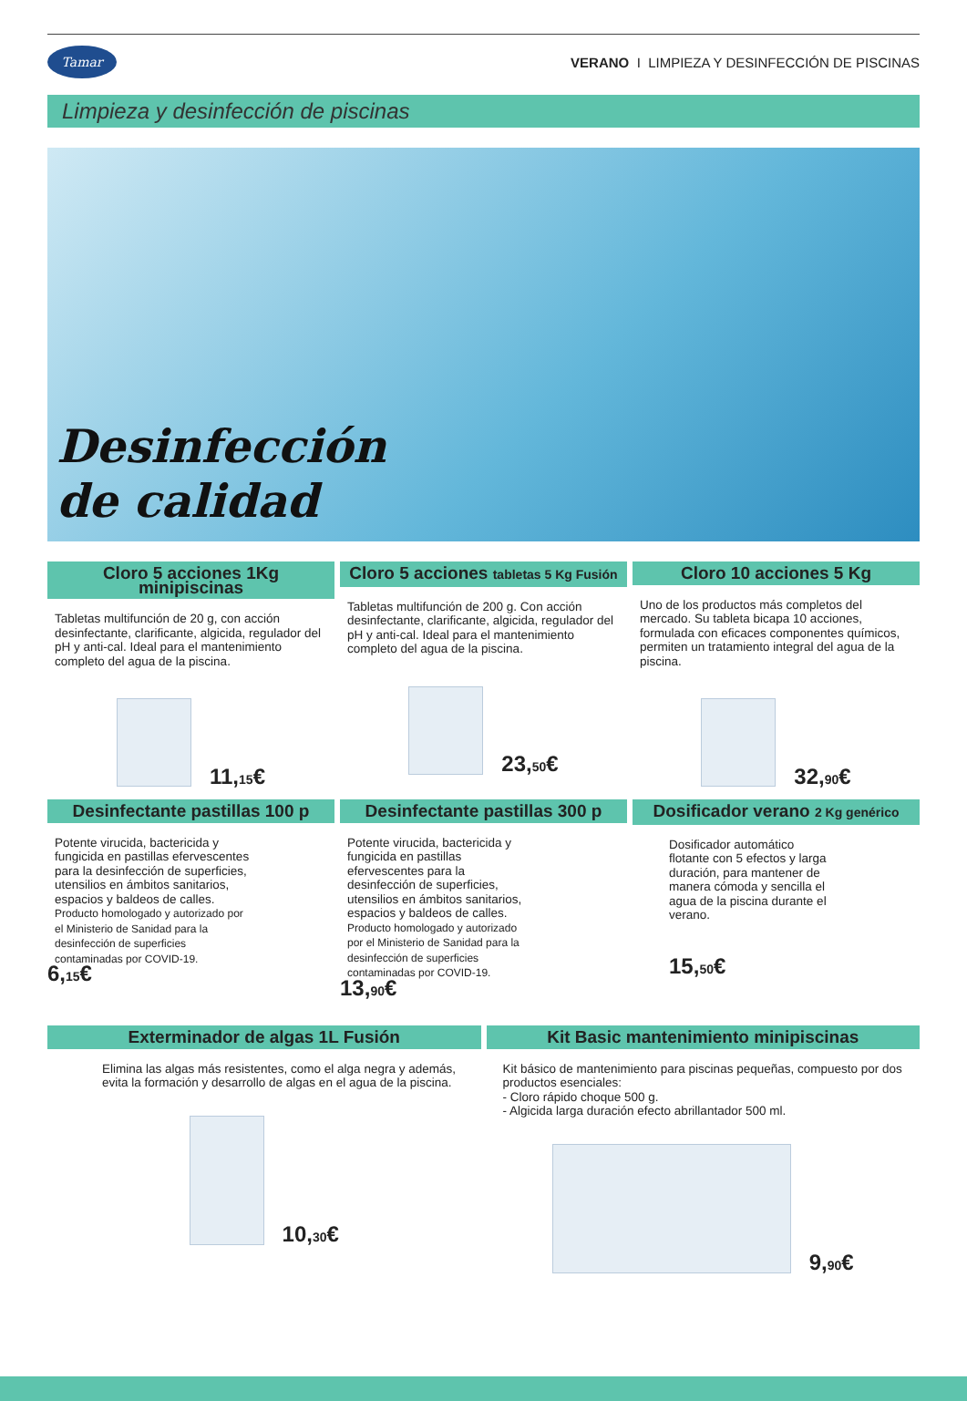Tamar
VERANO I LIMPIEZA Y DESINFECCIÓN DE PISCINAS
Limpieza y desinfección de piscinas
Desinfección
de calidad
Cloro 5 acciones 1Kg minipiscinas
Tabletas multifunción de 20 g, con acción desinfectante, clarificante, algicida, regulador del pH y anti-cal. Ideal para el mantenimiento completo del agua de la piscina.
11,15€
Cloro 5 acciones tabletas 5 Kg Fusión
Tabletas multifunción de 200 g. Con acción desinfectante, clarificante, algicida, regulador del pH y anti-cal. Ideal para el mantenimiento completo del agua de la piscina.
23,50€
Cloro 10 acciones 5 Kg
Uno de los productos más completos del mercado. Su tableta bicapa 10 acciones, formulada con eficaces componentes químicos, permiten un tratamiento integral del agua de la piscina.
32,90€
Desinfectante pastillas 100 p
Potente virucida, bactericida y fungicida en pastillas efervescentes para la desinfección de superficies, utensilios en ámbitos sanitarios, espacios y baldeos de calles.
Producto homologado y autorizado por el Ministerio de Sanidad para la desinfección de superficies contaminadas por COVID-19.
6,15€
Desinfectante pastillas 300 p
Potente virucida, bactericida y fungicida en pastillas efervescentes para la desinfección de superficies, utensilios en ámbitos sanitarios, espacios y baldeos de calles. Producto homologado y autorizado por el Ministerio de Sanidad para la desinfección de superficies contaminadas por COVID-19.
13,90€
Dosificador verano 2 Kg genérico
Dosificador automático flotante con 5 efectos y larga duración, para mantener de manera cómoda y sencilla el agua de la piscina durante el verano.
15,50€
Exterminador de algas 1L Fusión
Elimina las algas más resistentes, como el alga negra y además, evita la formación y desarrollo de algas en el agua de la piscina.
10,30€
Kit Basic mantenimiento minipiscinas
Kit básico de mantenimiento para piscinas pequeñas, compuesto por dos productos esenciales:
- Cloro rápido choque 500 g.
- Algicida larga duración efecto abrillantador 500 ml.
9,90€